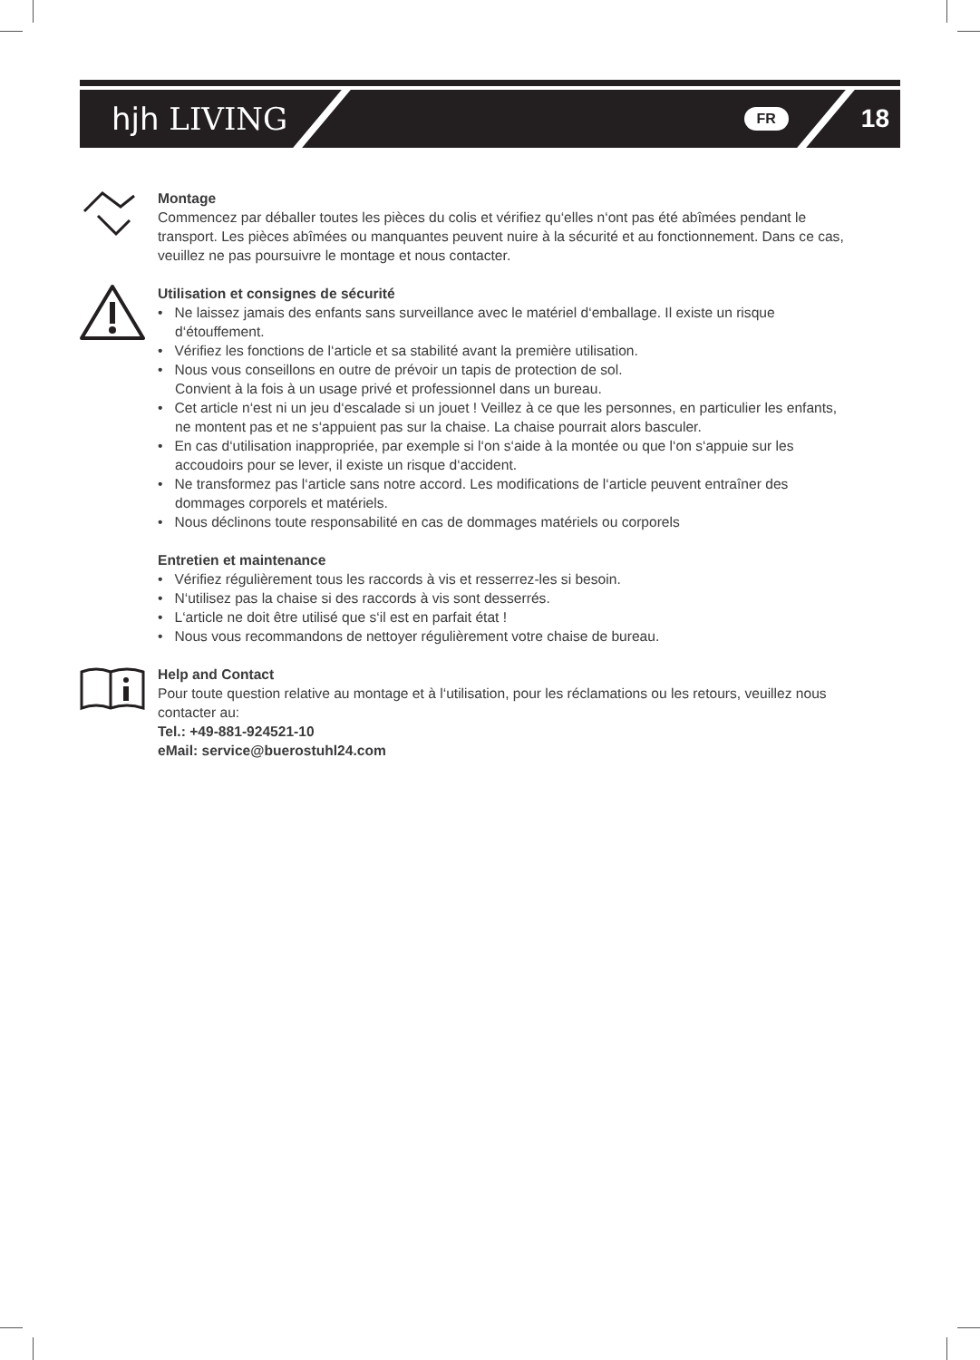hjh LIVING
FR 18
Montage
Commencez par déballer toutes les pièces du colis et vérifiez qu‘elles n‘ont pas été abîmées pendant le transport. Les pièces abîmées ou manquantes peuvent nuire à la sécurité et au fonctionnement. Dans ce cas, veuillez ne pas poursuivre le montage et nous contacter.
Utilisation et consignes de sécurité
• Ne laissez jamais des enfants sans surveillance avec le matériel d‘emballage. Il existe un risque d‘étouffement.
• Vérifiez les fonctions de l‘article et sa stabilité avant la première utilisation.
• Nous vous conseillons en outre de prévoir un tapis de protection de sol.
Convient à la fois à un usage privé et professionnel dans un bureau.
• Cet article n‘est ni un jeu d‘escalade si un jouet ! Veillez à ce que les personnes, en particulier les enfants, ne montent pas et ne s‘appuient pas sur la chaise. La chaise pourrait alors basculer.
• En cas d‘utilisation inappropriée, par exemple si l‘on s‘aide à la montée ou que l‘on s‘appuie sur les accoudoirs pour se lever, il existe un risque d‘accident.
• Ne transformez pas l‘article sans notre accord. Les modifications de l‘article peuvent entraîner des dommages corporels et matériels.
• Nous déclinons toute responsabilité en cas de dommages matériels ou corporels
Entretien et maintenance
• Vérifiez régulièrement tous les raccords à vis et resserrez-les si besoin.
• N‘utilisez pas la chaise si des raccords à vis sont desserrés.
• L‘article ne doit être utilisé que s‘il est en parfait état !
• Nous vous recommandons de nettoyer régulièrement votre chaise de bureau.
Help and Contact
Pour toute question relative au montage et à l‘utilisation, pour les réclamations ou les retours, veuillez nous contacter au:
Tel.: +49-881-924521-10
eMail: service@buerostuhl24.com